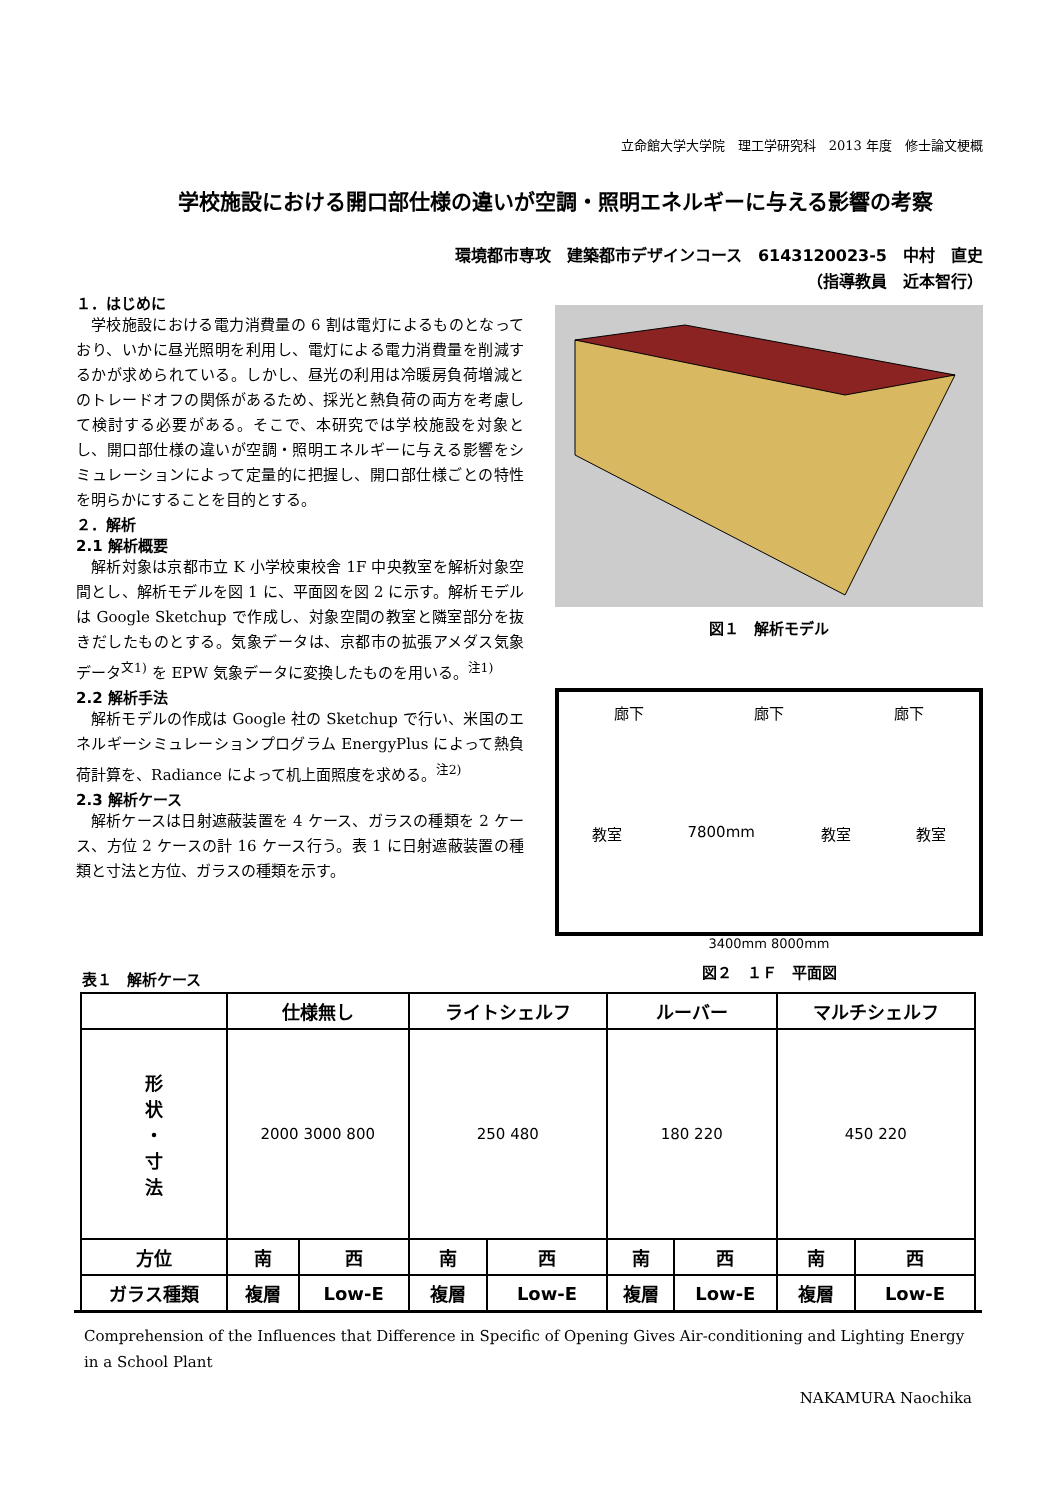立命館大学大学院　理工学研究科　2013 年度　修士論文梗概
学校施設における開口部仕様の違いが空調・照明エネルギーに与える影響の考察
環境都市専攻　建築都市デザインコース　6143120023-5　中村　直史
（指導教員　近本智行）
１．はじめに
学校施設における電力消費量の 6 割は電灯によるものとなっており、いかに昼光照明を利用し、電灯による電力消費量を削減するかが求められている。しかし、昼光の利用は冷暖房負荷増減とのトレードオフの関係があるため、採光と熱負荷の両方を考慮して検討する必要がある。そこで、本研究では学校施設を対象とし、開口部仕様の違いが空調・照明エネルギーに与える影響をシミュレーションによって定量的に把握し、開口部仕様ごとの特性を明らかにすることを目的とする。
２．解析
2.1 解析概要
解析対象は京都市立 K 小学校東校舎 1F 中央教室を解析対象空間とし、解析モデルを図 1 に、平面図を図 2 に示す。解析モデルは Google Sketchup で作成し、対象空間の教室と隣室部分を抜きだしたものとする。気象データは、京都市の拡張アメダス気象データ<sup>文1)</sup> を EPW 気象データに変換したものを用いる。<sup>注1)</sup>
2.2 解析手法
解析モデルの作成は Google 社の Sketchup で行い、米国のエネルギーシミュレーションプログラム EnergyPlus によって熱負荷計算を、Radiance によって机上面照度を求める。<sup>注2)</sup>
2.3 解析ケース
解析ケースは日射遮蔽装置を 4 ケース、ガラスの種類を 2 ケース、方位 2 ケースの計 16 ケース行う。表 1 に日射遮蔽装置の種類と寸法と方位、ガラスの種類を示す。
図１　解析モデル
廊下 廊下 廊下
教室 7800mm 教室 教室
3400mm 8000mm
図２　１Ｆ　平面図
表１　解析ケース
| | 仕様無し | | ライトシェルフ | | ルーバー | | マルチシェルフ | |
| --- | --- | --- | --- | --- | --- | --- | --- | --- |
| 形 状 ・ 寸 法 | 2000 3000 800 | | 250 480 | | 180 220 | | 450 220 | |
| 方位 | 南 | 西 | 南 | 西 | 南 | 西 | 南 | 西 |
| ガラス種類 | 複層 | Low-E | 複層 | Low-E | 複層 | Low-E | 複層 | Low-E |
Comprehension of the Influences that Difference in Specific of Opening Gives Air-conditioning and Lighting Energy in a School Plant
NAKAMURA Naochika